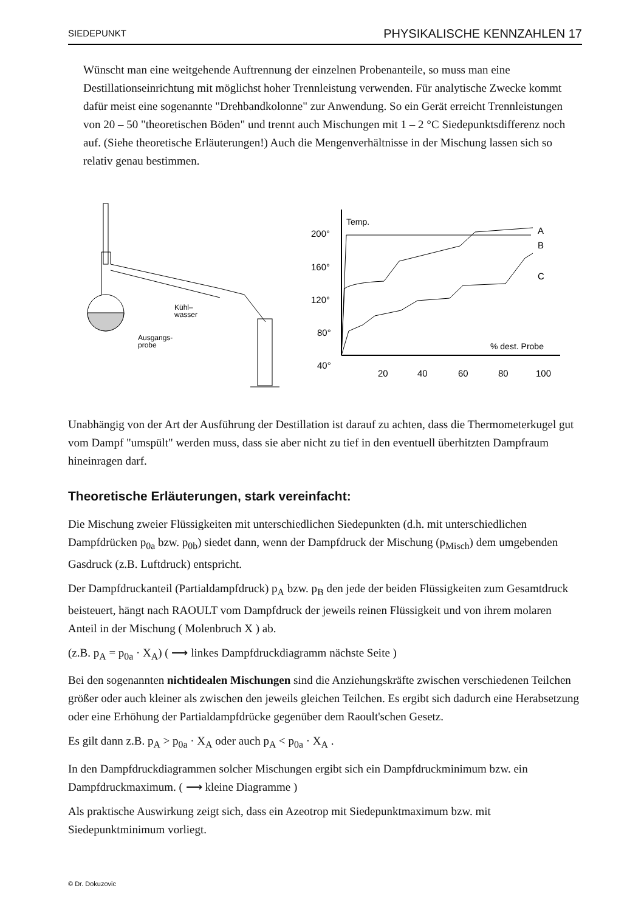SIEDEPUNKT PHYSIKALISCHE KENNZAHLEN 17
Wünscht man eine weitgehende Auftrennung der einzelnen Probenanteile, so muss man eine Destillationseinrichtung mit möglichst hoher Trennleistung verwenden. Für analytische Zwecke kommt dafür meist eine sogenannte "Drehbandkolonne" zur Anwendung. So ein Gerät erreicht Trennleistungen von 20 – 50 "theoretischen Böden" und trennt auch Mischungen mit 1 – 2 °C Siedepunktsdifferenz noch auf. (Siehe theoretische Erläuterungen!) Auch die Mengenverhältnisse in der Mischung lassen sich so relativ genau bestimmen.
Kühl–
wasser
Ausgangs-
probe
Temp.
200°
160°
120°
80°
40°
% dest. Probe
20
40
60
80
100
A
B
C
Unabhängig von der Art der Ausführung der Destillation ist darauf zu achten, dass die Thermometerkugel gut vom Dampf "umspült" werden muss, dass sie aber nicht zu tief in den eventuell überhitzten Dampfraum hineinragen darf.
Theoretische Erläuterungen, stark vereinfacht:
Die Mischung zweier Flüssigkeiten mit unterschiedlichen Siedepunkten (d.h. mit unterschiedlichen Dampfdrücken p<sub>0a</sub> bzw. p<sub>0b</sub>) siedet dann, wenn der Dampfdruck der Mischung (p<sub>Misch</sub>) dem umgebenden Gasdruck (z.B. Luftdruck) entspricht.
Der Dampfdruckanteil (Partialdampfdruck) p<sub>A</sub> bzw. p<sub>B</sub> den jede der beiden Flüssigkeiten zum Gesamtdruck beisteuert, hängt nach RAOULT vom Dampfdruck der jeweils reinen Flüssigkeit und von ihrem molaren Anteil in der Mischung ( Molenbruch X ) ab.
(z.B. p<sub>A</sub> = p<sub>0a</sub> · X<sub>A</sub>) ( ⟶ linkes Dampfdruckdiagramm nächste Seite )
Bei den sogenannten nichtidealen Mischungen sind die Anziehungskräfte zwischen verschiedenen Teilchen größer oder auch kleiner als zwischen den jeweils gleichen Teilchen. Es ergibt sich dadurch eine Herabsetzung oder eine Erhöhung der Partialdampfdrücke gegenüber dem Raoult'schen Gesetz.
Es gilt dann z.B. p<sub>A</sub> > p<sub>0a</sub> · X<sub>A</sub> oder auch p<sub>A</sub> < p<sub>0a</sub> · X<sub>A</sub> .
In den Dampfdruckdiagrammen solcher Mischungen ergibt sich ein Dampfdruckminimum bzw. ein Dampfdruckmaximum. ( ⟶ kleine Diagramme )
Als praktische Auswirkung zeigt sich, dass ein Azeotrop mit Siedepunktmaximum bzw. mit Siedepunktminimum vorliegt.
© Dr. Dokuzovic